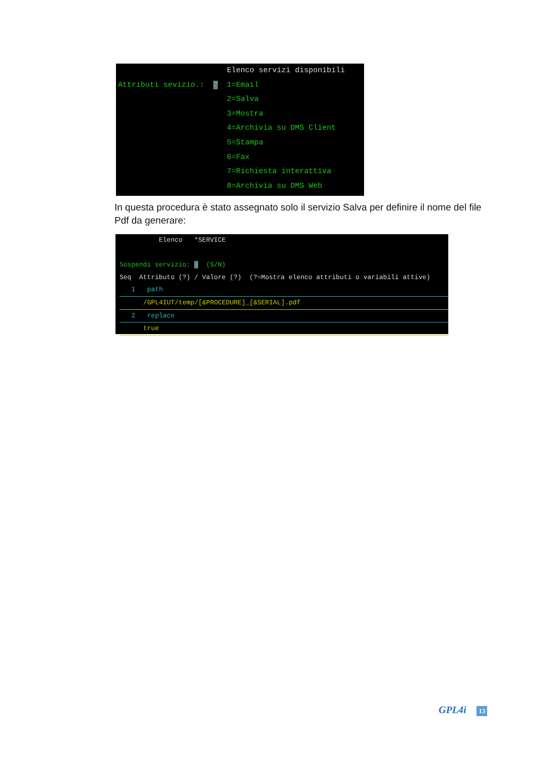Elenco servizi disponibili
Attributi sevizio.: 2 1=Email
2=Salva
3=Mostra
4=Archivia su DMS Client
5=Stampa
6=Fax
7=Richiesta interattiva
8=Archivia su DMS Web
In questa procedura è stato assegnato solo il servizio Salva per definire il nome del file Pdf da generare:
Elenco *SERVICE
Sospendi servizio: N (S/N)
Seq Attributo (?) / Valore (?) (?=Mostra elenco attributi o variabili attive)
1 path
/GPL4IUT/temp/[&PROCEDURE]_[&SERIAL].pdf
2 replace
true
GPL4i 13